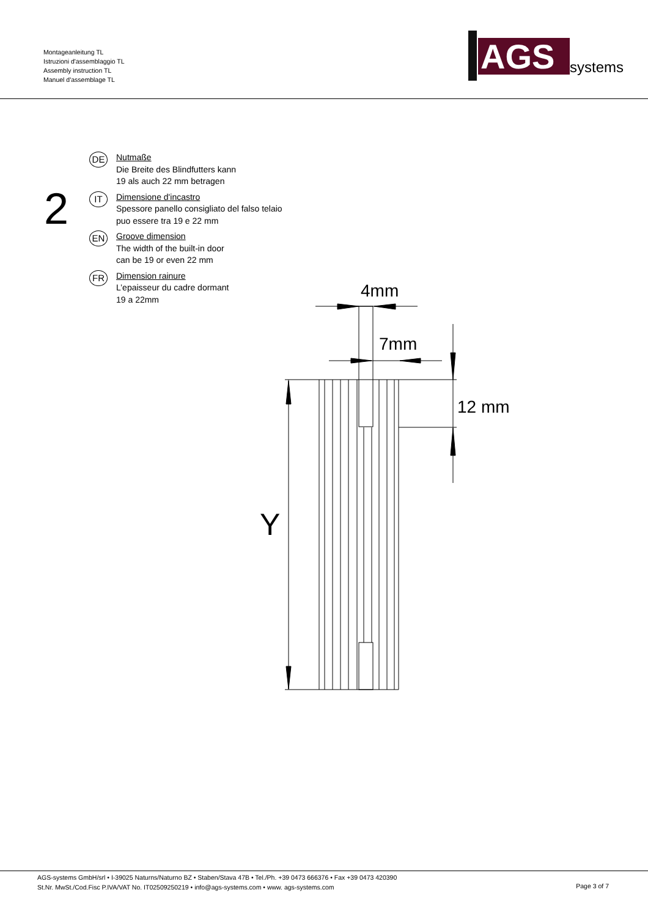Montageanleitung TL
Istruzioni d'assemblaggio TL
Assembly instruction TL
Manuel d'assemblage TL
AGS
systems
2
DE
Nutmaße
Die Breite des Blindfutters kann
19 als auch 22 mm betragen
IT
Dimensione d'incastro
Spessore panello consigliato del falso telaio
puo essere tra 19 e 22 mm
EN
Groove dimension
The width of the built-in door
can be 19 or even 22 mm
FR
Dimension rainure
L’epaisseur du cadre dormant
19 a 22mm
4mm
7mm
12 mm
Y
AGS-systems GmbH/srl • I-39025 Naturns/Naturno BZ • Staben/Stava 47B • Tel./Ph. +39 0473 666376 • Fax +39 0473 420390
St.Nr. MwSt./Cod.Fisc P.IVA/VAT No. IT02509250219 • info@ags-systems.com • www. ags-systems.com
Page 3 of 7